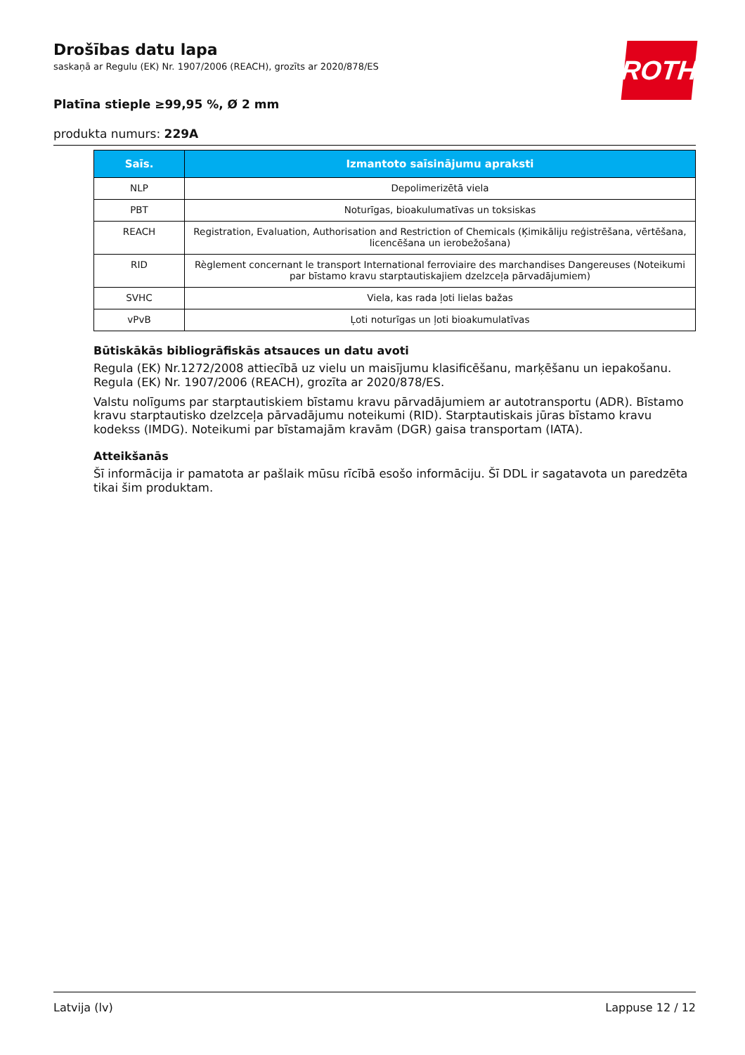ROTH
Drošības datu lapa
saskaņā ar Regulu (EK) Nr. 1907/2006 (REACH), grozīts ar 2020/878/ES
Platīna stieple ≥99,95 %, Ø 2 mm
produkta numurs: 229A
| Saīs. | Izmantoto saīsinājumu apraksti |
| --- | --- |
| NLP | Depolimerizētā viela |
| PBT | Noturīgas, bioakulumatīvas un toksiskas |
| REACH | Registration, Evaluation, Authorisation and Restriction of Chemicals (Ķimikāliju reģistrēšana, vērtēšana, licencēšana un ierobežošana) |
| RID | Règlement concernant le transport International ferroviaire des marchandises Dangereuses (Noteikumi par bīstamo kravu starptautiskajiem dzelzceļa pārvadājumiem) |
| SVHC | Viela, kas rada ļoti lielas bažas |
| vPvB | Ļoti noturīgas un ļoti bioakumulatīvas |
Būtiskākās bibliogrāfiskās atsauces un datu avoti
Regula (EK) Nr.1272/2008 attiecībā uz vielu un maisījumu klasificēšanu, marķēšanu un iepakošanu. Regula (EK) Nr. 1907/2006 (REACH), grozīta ar 2020/878/ES.
Valstu nolīgums par starptautiskiem bīstamu kravu pārvadājumiem ar autotransportu (ADR). Bīstamo kravu starptautisko dzelzceļa pārvadājumu noteikumi (RID). Starptautiskais jūras bīstamo kravu kodekss (IMDG). Noteikumi par bīstamajām kravām (DGR) gaisa transportam (IATA).
Atteikšanās
Šī informācija ir pamatota ar pašlaik mūsu rīcībā esošo informāciju. Šī DDL ir sagatavota un paredzēta tikai šim produktam.
Latvija (lv) Lappuse 12 / 12